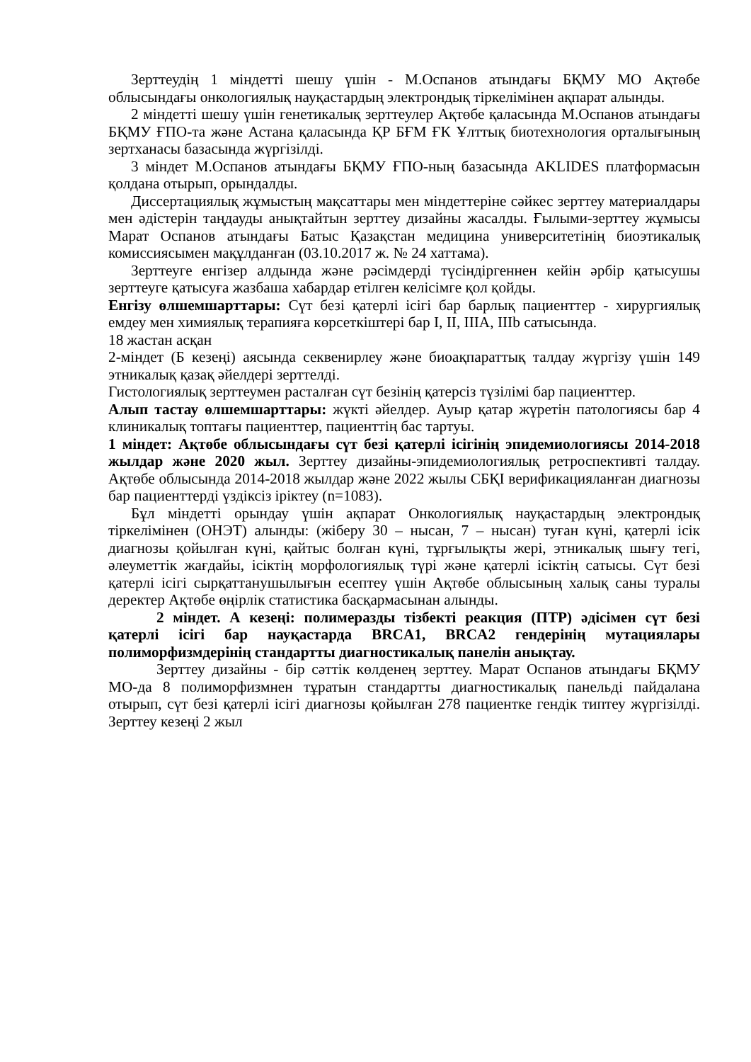Зерттеудің 1 міндетті шешу үшін - М.Оспанов атындағы БҚМУ МО Ақтөбе облысындағы онкологиялық науқастардың электрондық тіркелімінен ақпарат алынды.
2 міндетті шешу үшін генетикалық зерттеулер Ақтөбе қаласында М.Оспанов атындағы БҚМУ ҒПО-та және Астана қаласында ҚР БҒМ ҒК Ұлттық биотехнология орталығының зертханасы базасында жүргізілді.
3 міндет М.Оспанов атындағы БҚМУ ҒПО-ның базасында AKLIDES платформасын қолдана отырып, орындалды.
Диссертациялық жұмыстың мақсаттары мен міндеттеріне сәйкес зерттеу материалдары мен әдістерін таңдауды анықтайтын зерттеу дизайны жасалды. Ғылыми-зерттеу жұмысы Марат Оспанов атындағы Батыс Қазақстан медицина университетінің биоэтикалық комиссиясымен мақұлданған (03.10.2017 ж. № 24 хаттама).
Зерттеуге енгізер алдында және рәсімдерді түсіндіргеннен кейін әрбір қатысушы зерттеуге қатысуға жазбаша хабардар етілген келісімге қол қойды.
Енгізу өлшемшарттары: Сүт безі қатерлі ісігі бар барлық пациенттер - хирургиялық емдеу мен химиялық терапияға көрсеткіштері бар I, II, IIIA, IIIb сатысында.
18 жастан асқан
2-міндет (Б кезеңі) аясында секвенирлеу және биоақпараттық талдау жүргізу үшін 149 этникалық қазақ әйелдері зерттелді.
Гистологиялық зерттеумен расталған сүт безінің қатерсіз түзілімі бар пациенттер.
Алып тастау өлшемшарттары: жүкті әйелдер. Ауыр қатар жүретін патологиясы бар 4 клиникалық топтағы пациенттер, пациенттің бас тартуы.
1 міндет: Ақтөбе облысындағы сүт безі қатерлі ісігінің эпидемиологиясы 2014-2018 жылдар және 2020 жыл. Зерттеу дизайны-эпидемиологиялық ретроспективті талдау. Ақтөбе облысында 2014-2018 жылдар және 2022 жылы СБҚІ верификацияланған диагнозы бар пациенттерді үздіксіз іріктеу (n=1083).
Бұл міндетті орындау үшін ақпарат Онкологиялық науқастардың электрондық тіркелімінен (ОНЭТ) алынды: (жіберу 30 – нысан, 7 – нысан) туған күні, қатерлі ісік диагнозы қойылған күні, қайтыс болған күні, тұрғылықты жері, этникалық шығу тегі, әлеуметтік жағдайы, ісіктің морфологиялық түрі және қатерлі ісіктің сатысы. Сүт безі қатерлі ісігі сырқаттанушылығын есептеу үшін Ақтөбе облысының халық саны туралы деректер Ақтөбе өңірлік статистика басқармасынан алынды.
2 міндет. А кезеңі: полимеразды тізбекті реакция (ПТР) әдісімен сүт безі қатерлі ісігі бар науқастарда BRCA1, BRCA2 гендерінің мутациялары полиморфизмдерінің стандартты диагностикалық панелін анықтау.
Зерттеу дизайны - бір сәттік көлденең зерттеу. Марат Оспанов атындағы БҚМУ МО-да 8 полиморфизмнен тұратын стандартты диагностикалық панельді пайдалана отырып, сүт безі қатерлі ісігі диагнозы қойылған 278 пациентке гендік типтеу жүргізілді. Зерттеу кезеңі 2 жыл